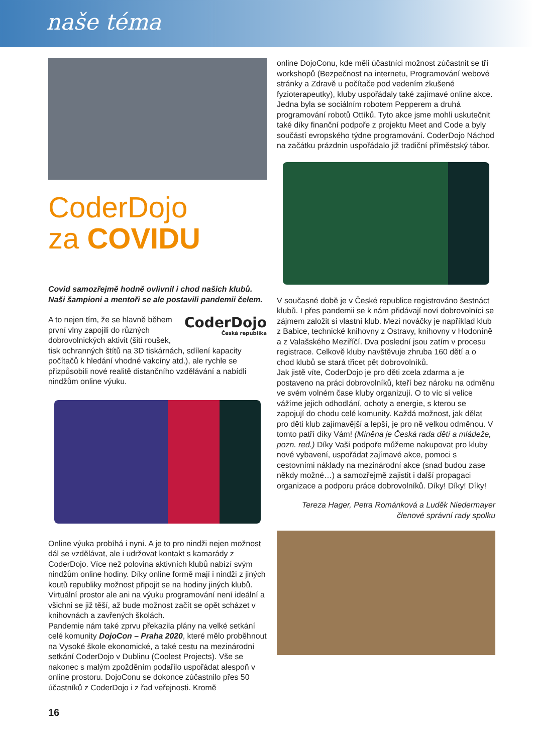naše téma
CoderDojo
za COVIDU
Covid samozřejmě hodně ovlivnil i chod našich klubů. Naši šampioni a mentoři se ale postavili pandemii čelem.
CoderDojo
Česká republika A to nejen tím, že se hlavně během první vlny zapojili do různých dobrovolnických aktivit (šití roušek, tisk ochranných štítů na 3D tiskárnách, sdílení kapacity počítačů k hledání vhodné vakcíny atd.), ale rychle se přizpůsobili nové realitě distančního vzdělávání a nabídli nindžům online výuku.
Online výuka probíhá i nyní. A je to pro nindži nejen možnost dál se vzdělávat, ale i udržovat kontakt s kamarády z CoderDojo. Více než polovina aktivních klubů nabízí svým nindžům online hodiny. Díky online formě mají i nindži z jiných koutů republiky možnost připojit se na hodiny jiných klubů. Virtuální prostor ale ani na výuku programování není ideální a všichni se již těší, až bude možnost začít se opět scházet v knihovnách a zavřených školách.
Pandemie nám také zprvu překazila plány na velké setkání celé komunity DojoCon – Praha 2020, které mělo proběhnout na Vysoké škole ekonomické, a také cestu na mezinárodní setkání CoderDojo v Dublinu (Coolest Projects). Vše se nakonec s malým zpožděním podařilo uspořádat alespoň v online prostoru. DojoConu se dokonce zúčastnilo přes 50 účastníků z CoderDojo i z řad veřejnosti. Kromě
online DojoConu, kde měli účastníci možnost zúčastnit se tří workshopů (Bezpečnost na internetu, Programování webové stránky a Zdravě u počítače pod vedením zkušené fyzioterapeutky), kluby uspořádaly také zajímavé online akce.
Jedna byla se sociálním robotem Pepperem a druhá programování robotů Ottíků. Tyto akce jsme mohli uskutečnit také díky finanční podpoře z projektu Meet and Code a byly součástí evropského týdne programování. CoderDojo Náchod na začátku prázdnin uspořádalo již tradiční příměstský tábor.
V současné době je v České republice registrováno šestnáct klubů. I přes pandemii se k nám přidávají noví dobrovolníci se zájmem založit si vlastní klub. Mezi nováčky je například klub z Babice, technické knihovny z Ostravy, knihovny v Hodoníně a z Valašského Meziříčí. Dva poslední jsou zatím v procesu registrace. Celkově kluby navštěvuje zhruba 160 dětí a o chod klubů se stará třicet pět dobrovolníků.
Jak jistě víte, CoderDojo je pro děti zcela zdarma a je postaveno na práci dobrovolníků, kteří bez nároku na odměnu ve svém volném čase kluby organizují. O to víc si velice vážíme jejich odhodlání, ochoty a energie, s kterou se zapojují do chodu celé komunity. Každá možnost, jak dělat pro děti klub zajímavější a lepší, je pro ně velkou odměnou. V tomto patří díky Vám! (Míněna je Česká rada dětí a mládeže, pozn. red.) Díky Vaší podpoře můžeme nakupovat pro kluby nové vybavení, uspořádat zajímavé akce, pomoci s cestovními náklady na mezinárodní akce (snad budou zase někdy možné…) a samozřejmě zajistit i další propagaci organizace a podporu práce dobrovolníků. Díky! Díky! Díky!
Tereza Hager, Petra Románková a Luděk Niedermayer
členové správní rady spolku
16